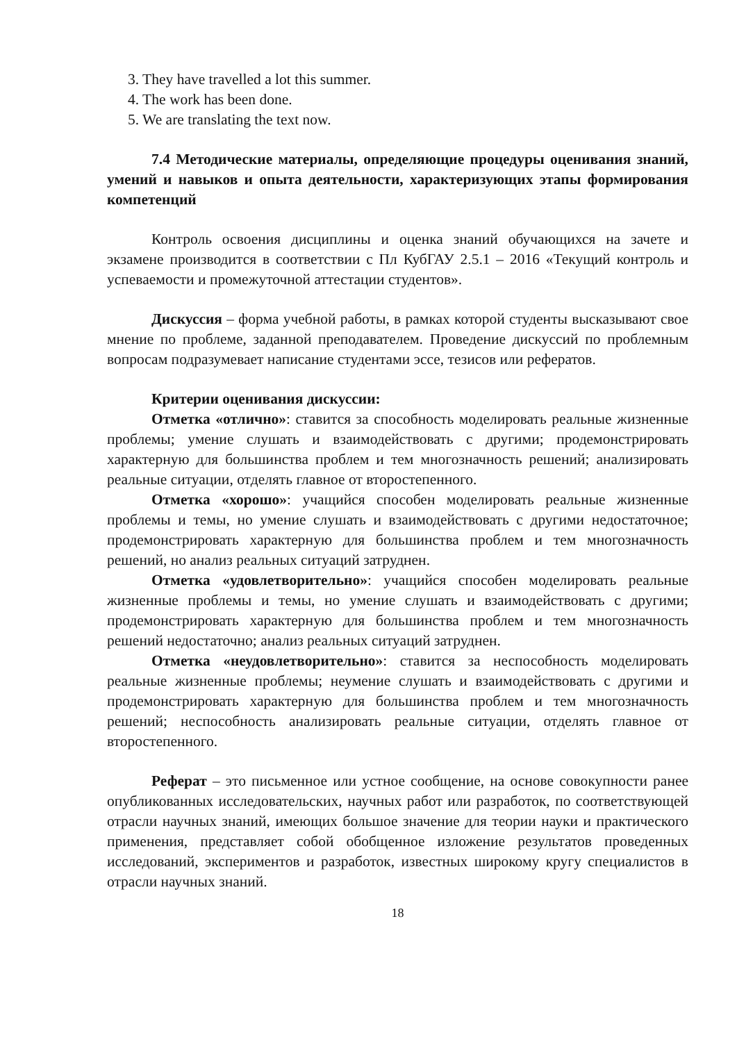3. They have travelled a lot this summer.
4. The work has been done.
5. We are translating the text now.
7.4 Методические материалы, определяющие процедуры оценивания знаний, умений и навыков и опыта деятельности, характеризующих этапы формирования компетенций
Контроль освоения дисциплины и оценка знаний обучающихся на зачете и экзамене производится в соответствии с Пл КубГАУ 2.5.1 – 2016 «Текущий контроль и успеваемости и промежуточной аттестации студентов».
Дискуссия – форма учебной работы, в рамках которой студенты высказывают свое мнение по проблеме, заданной преподавателем. Проведение дискуссий по проблемным вопросам подразумевает написание студентами эссе, тезисов или рефератов.
Критерии оценивания дискуссии:
Отметка «отлично»: ставится за способность моделировать реальные жизненные проблемы; умение слушать и взаимодействовать с другими; продемонстрировать характерную для большинства проблем и тем многозначность решений; анализировать реальные ситуации, отделять главное от второстепенного.
Отметка «хорошо»: учащийся способен моделировать реальные жизненные проблемы и темы, но умение слушать и взаимодействовать с другими недостаточное; продемонстрировать характерную для большинства проблем и тем многозначность решений, но анализ реальных ситуаций затруднен.
Отметка «удовлетворительно»: учащийся способен моделировать реальные жизненные проблемы и темы, но умение слушать и взаимодействовать с другими; продемонстрировать характерную для большинства проблем и тем многозначность решений недостаточно; анализ реальных ситуаций затруднен.
Отметка «неудовлетворительно»: ставится за неспособность моделировать реальные жизненные проблемы; неумение слушать и взаимодействовать с другими и продемонстрировать характерную для большинства проблем и тем многозначность решений; неспособность анализировать реальные ситуации, отделять главное от второстепенного.
Реферат – это письменное или устное сообщение, на основе совокупности ранее опубликованных исследовательских, научных работ или разработок, по соответствующей отрасли научных знаний, имеющих большое значение для теории науки и практического применения, представляет собой обобщенное изложение результатов проведенных исследований, экспериментов и разработок, известных широкому кругу специалистов в отрасли научных знаний.
18